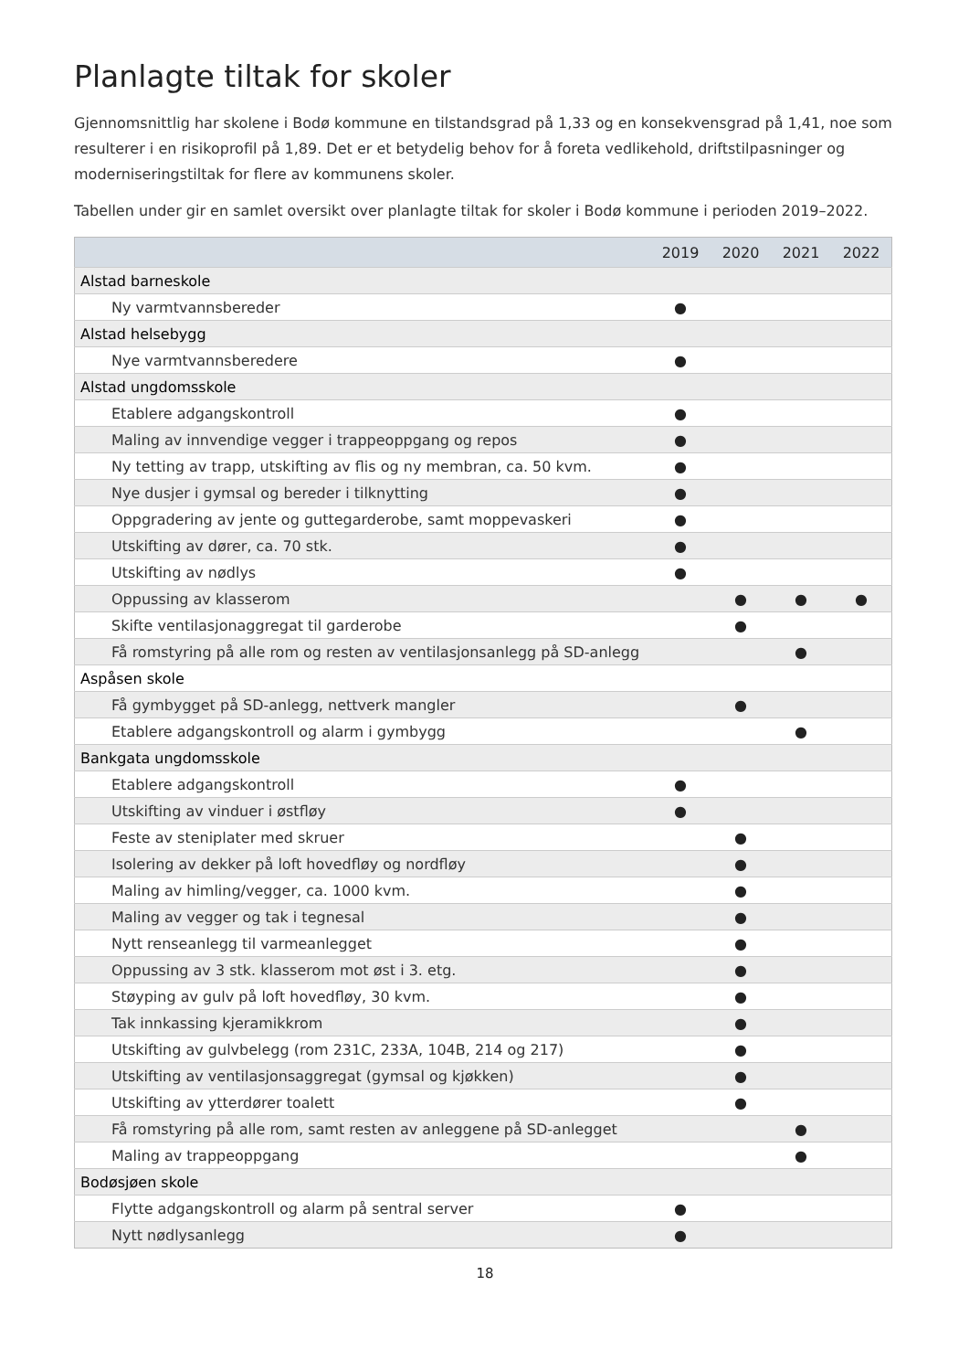Planlagte tiltak for skoler
Gjennomsnittlig har skolene i Bodø kommune en tilstandsgrad på 1,33 og en konsekvensgrad på 1,41, noe som resulterer i en risikoprofil på 1,89. Det er et betydelig behov for å foreta vedlikehold, driftstilpasninger og moderniseringstiltak for flere av kommunens skoler.
Tabellen under gir en samlet oversikt over planlagte tiltak for skoler i Bodø kommune i perioden 2019–2022.
| | 2019 | 2020 | 2021 | 2022 |
| --- | --- | --- | --- | --- |
| Alstad barneskole | | | | |
| Ny varmtvannsbereder | ● | | | |
| Alstad helsebygg | | | | |
| Nye varmtvannsberedere | ● | | | |
| Alstad ungdomsskole | | | | |
| Etablere adgangskontroll | ● | | | |
| Maling av innvendige vegger i trappeoppgang og repos | ● | | | |
| Ny tetting av trapp, utskifting av flis og ny membran, ca. 50 kvm. | ● | | | |
| Nye dusjer i gymsal og bereder i tilknytting | ● | | | |
| Oppgradering av jente og guttegarderobe, samt moppevaskeri | ● | | | |
| Utskifting av dører, ca. 70 stk. | ● | | | |
| Utskifting av nødlys | ● | | | |
| Oppussing av klasserom | | ● | ● | ● |
| Skifte ventilasjonaggregat til garderobe | | ● | | |
| Få romstyring på alle rom og resten av ventilasjonsanlegg på SD-anlegg | | | ● | |
| Aspåsen skole | | | | |
| Få gymbygget på SD-anlegg, nettverk mangler | | ● | | |
| Etablere adgangskontroll og alarm i gymbygg | | | ● | |
| Bankgata ungdomsskole | | | | |
| Etablere adgangskontroll | ● | | | |
| Utskifting av vinduer i østfløy | ● | | | |
| Feste av steniplater med skruer | | ● | | |
| Isolering av dekker på loft hovedfløy og nordfløy | | ● | | |
| Maling av himling/vegger, ca. 1000 kvm. | | ● | | |
| Maling av vegger og tak i tegnesal | | ● | | |
| Nytt renseanlegg til varmeanlegget | | ● | | |
| Oppussing av 3 stk. klasserom mot øst i 3. etg. | | ● | | |
| Støyping av gulv på loft hovedfløy, 30 kvm. | | ● | | |
| Tak innkassing kjeramikkrom | | ● | | |
| Utskifting av gulvbelegg (rom 231C, 233A, 104B, 214 og 217) | | ● | | |
| Utskifting av ventilasjonsaggregat (gymsal og kjøkken) | | ● | | |
| Utskifting av ytterdører toalett | | ● | | |
| Få romstyring på alle rom, samt resten av anleggene på SD-anlegget | | | ● | |
| Maling av trappeoppgang | | | ● | |
| Bodøsjøen skole | | | | |
| Flytte adgangskontroll og alarm på sentral server | ● | | | |
| Nytt nødlysanlegg | ● | | | |
18